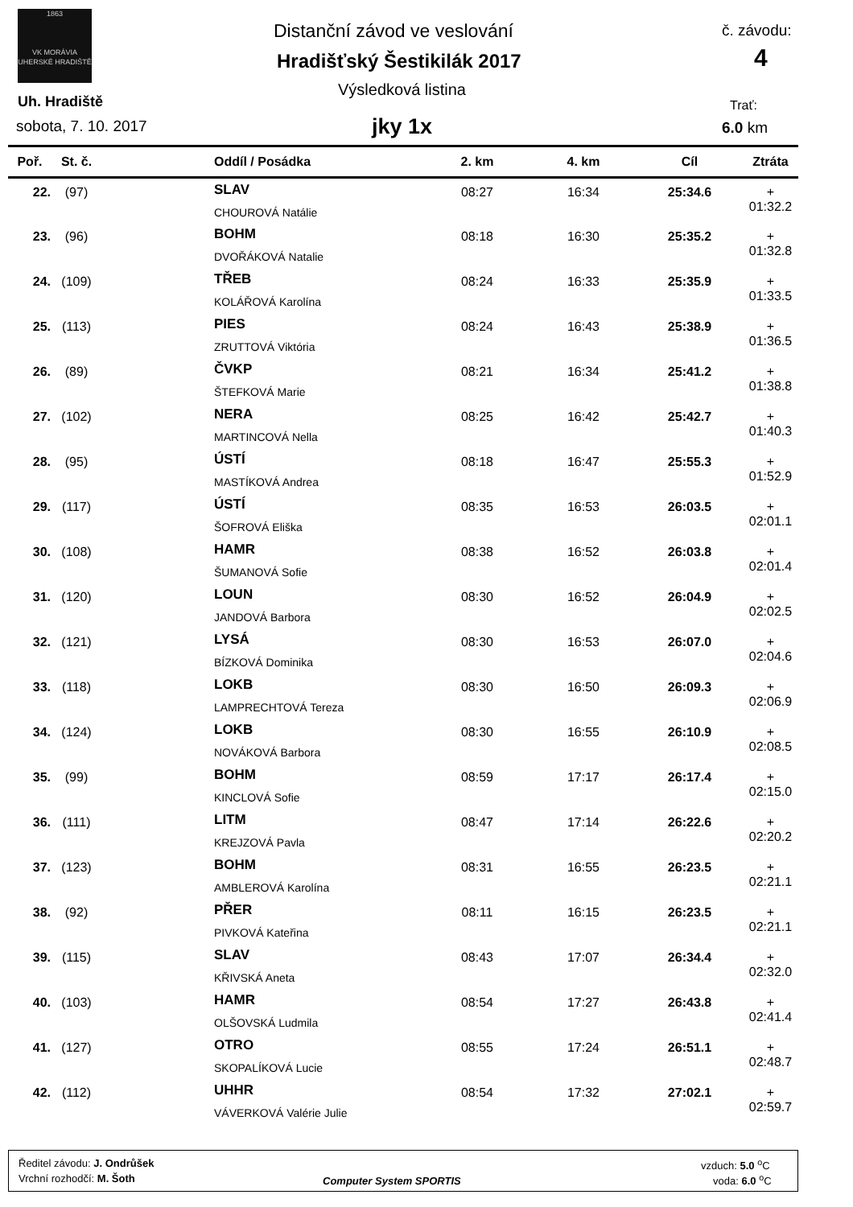1863
VK MORÁVIA
UHERSKÉ HRADIŠTĚ
Distanční závod ve veslování
Hradišťský Šestikilák 2017
Výsledková listina
jky 1x
Uh. Hradiště
sobota, 7. 10. 2017
č. závodu:
4
Trať:
6.0 km
| Poř. | St. č. | Oddíl / Posádka | 2. km | 4. km | Cíl | Ztráta |
| --- | --- | --- | --- | --- | --- | --- |
| 22. | (97) | SLAV CHOUROVÁ Natálie | 08:27 | 16:34 | 25:34.6 | + 01:32.2 |
| 23. | (96) | BOHM DVOŘÁKOVÁ Natalie | 08:18 | 16:30 | 25:35.2 | + 01:32.8 |
| 24. | (109) | TŘEB KOLÁŘOVÁ Karolína | 08:24 | 16:33 | 25:35.9 | + 01:33.5 |
| 25. | (113) | PIES ZRUTTOVÁ Viktória | 08:24 | 16:43 | 25:38.9 | + 01:36.5 |
| 26. | (89) | ČVKP ŠTEFKOVÁ Marie | 08:21 | 16:34 | 25:41.2 | + 01:38.8 |
| 27. | (102) | NERA MARTINCOVÁ Nella | 08:25 | 16:42 | 25:42.7 | + 01:40.3 |
| 28. | (95) | ÚSTÍ MASTÍKOVÁ Andrea | 08:18 | 16:47 | 25:55.3 | + 01:52.9 |
| 29. | (117) | ÚSTÍ ŠOFROVÁ Eliška | 08:35 | 16:53 | 26:03.5 | + 02:01.1 |
| 30. | (108) | HAMR ŠUMANOVÁ Sofie | 08:38 | 16:52 | 26:03.8 | + 02:01.4 |
| 31. | (120) | LOUN JANDOVÁ Barbora | 08:30 | 16:52 | 26:04.9 | + 02:02.5 |
| 32. | (121) | LYSÁ BÍZKOVÁ Dominika | 08:30 | 16:53 | 26:07.0 | + 02:04.6 |
| 33. | (118) | LOKB LAMPRECHTOVÁ Tereza | 08:30 | 16:50 | 26:09.3 | + 02:06.9 |
| 34. | (124) | LOKB NOVÁKOVÁ Barbora | 08:30 | 16:55 | 26:10.9 | + 02:08.5 |
| 35. | (99) | BOHM KINCLOVÁ Sofie | 08:59 | 17:17 | 26:17.4 | + 02:15.0 |
| 36. | (111) | LITM KREJZOVÁ Pavla | 08:47 | 17:14 | 26:22.6 | + 02:20.2 |
| 37. | (123) | BOHM AMBLEROVÁ Karolína | 08:31 | 16:55 | 26:23.5 | + 02:21.1 |
| 38. | (92) | PŘER PIVKOVÁ Kateřina | 08:11 | 16:15 | 26:23.5 | + 02:21.1 |
| 39. | (115) | SLAV KŘIVSKÁ Aneta | 08:43 | 17:07 | 26:34.4 | + 02:32.0 |
| 40. | (103) | HAMR OLŠOVSKÁ Ludmila | 08:54 | 17:27 | 26:43.8 | + 02:41.4 |
| 41. | (127) | OTRO SKOPALÍKOVÁ Lucie | 08:55 | 17:24 | 26:51.1 | + 02:48.7 |
| 42. | (112) | UHHR VÁVERKOVÁ Valérie Julie | 08:54 | 17:32 | 27:02.1 | + 02:59.7 |
Ředitel závodu: J. Ondrůšek
Vrchní rozhodčí: M. Šoth Computer System SPORTIS
vzduch: 5.0 <sup>o</sup>C
voda: 6.0 <sup>o</sup>C